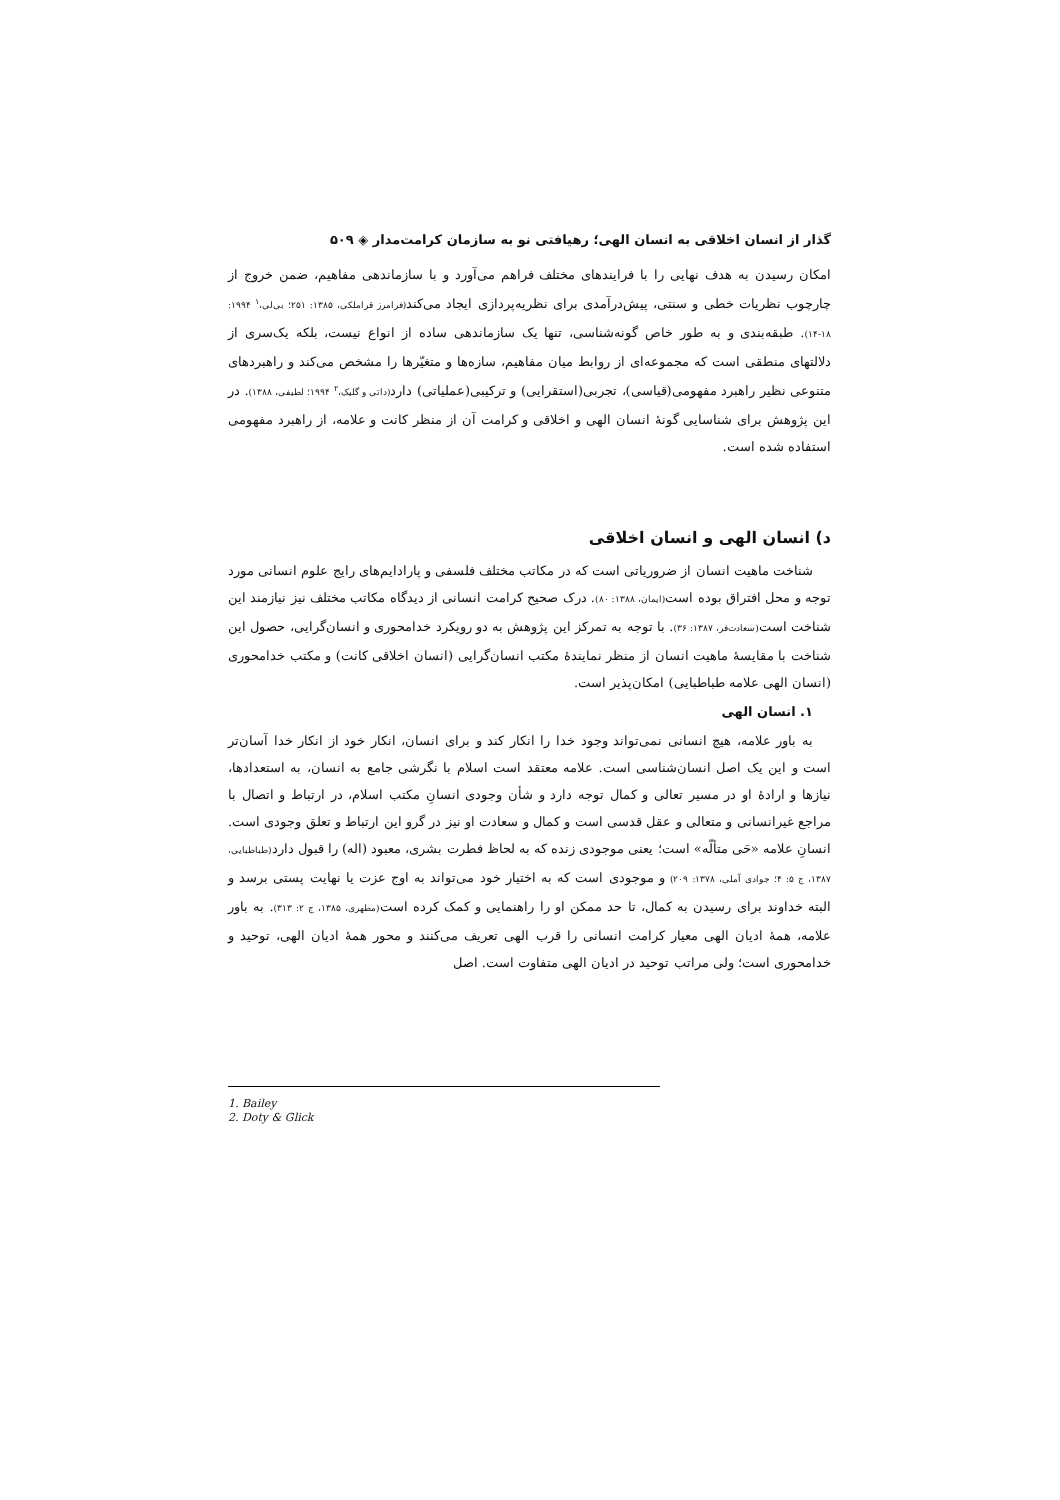گذار از انسان اخلاقی به انسان الهی؛ رهیافتی نو به سازمان کرامت‌مدار ◈ ۵۰۹
امکان رسیدن به هدف نهایی را با فرایندهای مختلف فراهم می‌آورد و با سازماندهی مفاهیم، ضمن خروج از چارچوب نظریات خطی و سنتی، پیش‌درآمدی برای نظریه‌پردازی ایجاد می‌کند(فرامرز قراملکی، ۱۳۸۵: ۲۵۱؛ بی‌لی،<sup>۱</sup> ۱۹۹۴: ۱۸-۱۴). طبقه‌بندی و به طور خاص گونه‌شناسی، تنها یک سازماندهی ساده از انواع نیست، بلکه یک‌سری از دلالتهای منطقی است که مجموعه‌ای از روابط میان مفاهیم، سازه‌ها و متغیّرها را مشخص می‌کند و راهبردهای متنوعی نظیر راهبرد مفهومی(قیاسی)، تجربی(استقرایی) و ترکیبی(عملیاتی) دارد(داتی و گلیک،<sup>۲</sup> ۱۹۹۴؛ لطیفی، ۱۳۸۸). در این پژوهش برای شناسایی گونهٔ انسان الهی و اخلاقی و کرامت آن از منظر کانت و علامه، از راهبرد مفهومی استفاده شده است.
د) انسان الهی و انسان اخلاقی
شناخت ماهیت انسان از ضروریاتی است که در مکاتب مختلف فلسفی و پارادایم‌های رایج علوم انسانی مورد توجه و محل افتراق بوده است(ایمان، ۱۳۸۸: ۸۰). درک صحیح کرامت انسانی از دیدگاه مکاتب مختلف نیز نیازمند این شناخت است(سعادت‌فر، ۱۳۸۷: ۳۶). با توجه به تمرکز این پژوهش به دو رویکرد خدامحوری و انسان‌گرایی، حصول این شناخت با مقایسهٔ ماهیت انسان از منظر نمایندهٔ مکتب انسان‌گرایی (انسان اخلاقی کانت) و مکتب خدامحوری (انسان الهی علامه طباطبایی) امکان‌پذیر است.
۱. انسان الهی
به باور علامه، هیچ انسانی نمی‌تواند وجود خدا را انکار کند و برای انسان، انکار خود از انکار خدا آسان‌تر است و این یک اصل انسان‌شناسی است. علامه معتقد است اسلام با نگرشی جامع به انسان، به استعدادها، نیازها و ارادهٔ او در مسیر تعالی و کمال توجه دارد و شأن وجودی انسانِ مکتب اسلام، در ارتباط و اتصال با مراجع غیرانسانی و متعالی و عقل قدسی است و کمال و سعادت او نیز در گرو این ارتباط و تعلق وجودی است. انسانِ علامه «حَی متألّه» است؛ یعنی موجودی زنده که به لحاظ فطرت بشری، معبود (اله) را قبول دارد(طباطبایی، ۱۳۸۷، ج ۵: ۴؛ جوادی آملی، ۱۳۷۸: ۲۰۹) و موجودی است که به اختیار خود می‌تواند به اوج عزت یا نهایت پستی برسد و البته خداوند برای رسیدن به کمال، تا حد ممکن او را راهنمایی و کمک کرده است(مطهری، ۱۳۸۵، ج ۲: ۳۱۳). به باور علامه، همهٔ ادیان الهی معیار کرامت انسانی را قرب الهی تعریف می‌کنند و محور همهٔ ادیان الهی، توحید و خدامحوری است؛ ولی مراتب توحید در ادیان الهی متفاوت است. اصل
1. Bailey
2. Doty & Glick